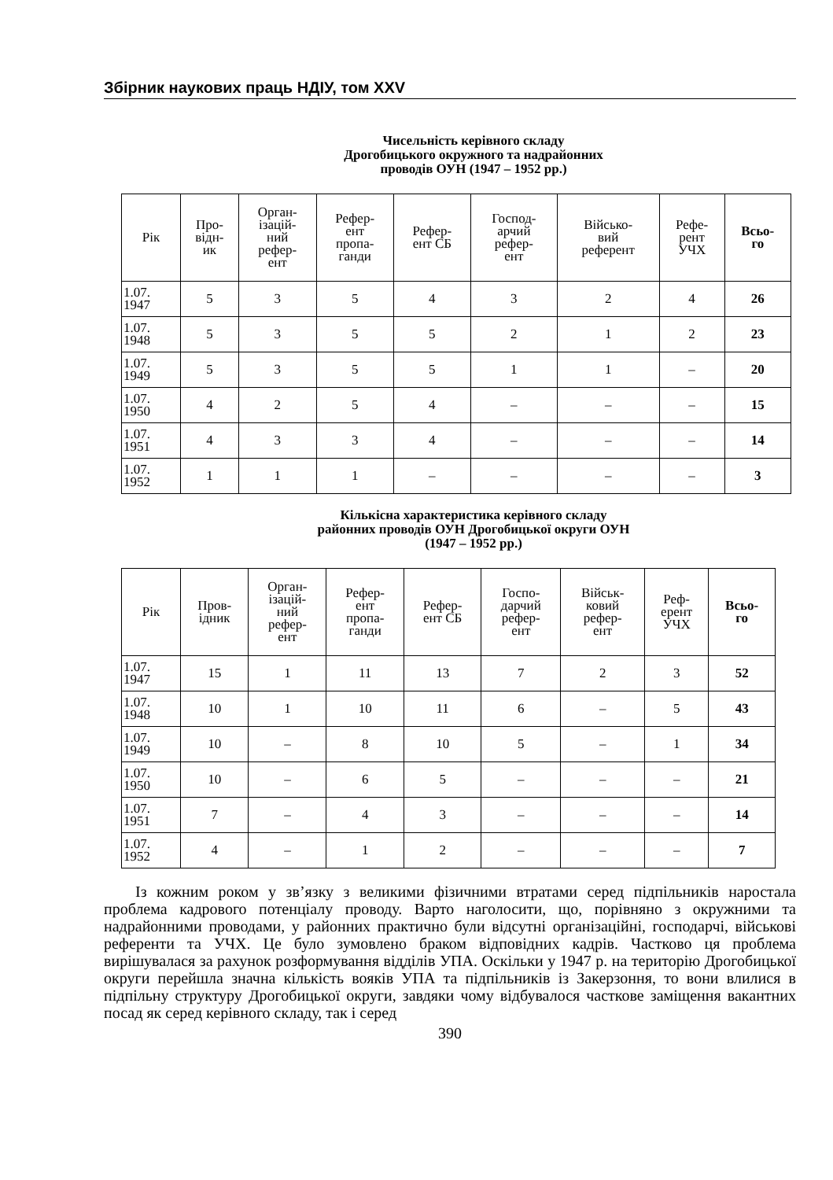Збірник наукових праць НДІУ, том XXV
Чисельність керівного складу
Дрогобицького окружного та надрайонних
проводів ОУН (1947 – 1952 рр.)
| Рік | Про- відн- ик | Орган- ізацій- ний рефер- ент | Рефер- ент пропа- ганди | Рефер- ент СБ | Господ- арчий рефер- ент | Військо- вий референт | Рефе- рент УЧХ | Всьо- го |
| --- | --- | --- | --- | --- | --- | --- | --- | --- |
| 1.07. 1947 | 5 | 3 | 5 | 4 | 3 | 2 | 4 | 26 |
| 1.07. 1948 | 5 | 3 | 5 | 5 | 2 | 1 | 2 | 23 |
| 1.07. 1949 | 5 | 3 | 5 | 5 | 1 | 1 | – | 20 |
| 1.07. 1950 | 4 | 2 | 5 | 4 | – | – | – | 15 |
| 1.07. 1951 | 4 | 3 | 3 | 4 | – | – | – | 14 |
| 1.07. 1952 | 1 | 1 | 1 | – | – | – | – | 3 |
Кількісна характеристика керівного складу
районних проводів ОУН Дрогобицької округи ОУН
(1947 – 1952 рр.)
| Рік | Пров- ідник | Орган- ізацій- ний рефер- ент | Рефер- ент пропа- ганди | Рефер- ент СБ | Госпо- дарчий рефер- ент | Військ- ковий рефер- ент | Реф- ерент УЧХ | Всьо- го |
| --- | --- | --- | --- | --- | --- | --- | --- | --- |
| 1.07. 1947 | 15 | 1 | 11 | 13 | 7 | 2 | 3 | 52 |
| 1.07. 1948 | 10 | 1 | 10 | 11 | 6 | – | 5 | 43 |
| 1.07. 1949 | 10 | – | 8 | 10 | 5 | – | 1 | 34 |
| 1.07. 1950 | 10 | – | 6 | 5 | – | – | – | 21 |
| 1.07. 1951 | 7 | – | 4 | 3 | – | – | – | 14 |
| 1.07. 1952 | 4 | – | 1 | 2 | – | – | – | 7 |
Із кожним роком у зв’язку з великими фізичними втратами серед підпільників наростала проблема кадрового потенціалу проводу. Варто наголосити, що, порівняно з окружними та надрайонними проводами, у районних практично були відсутні організаційні, господарчі, військові референти та УЧХ. Це було зумовлено браком відповідних кадрів. Частково ця проблема вирішувалася за рахунок розформування відділів УПА. Оскільки у 1947 р. на територію Дрогобицької округи перейшла значна кількість вояків УПА та підпільників із Закерзоння, то вони влилися в підпільну структуру Дрогобицької округи, завдяки чому відбувалося часткове заміщення вакантних посад як серед керівного складу, так і серед
390